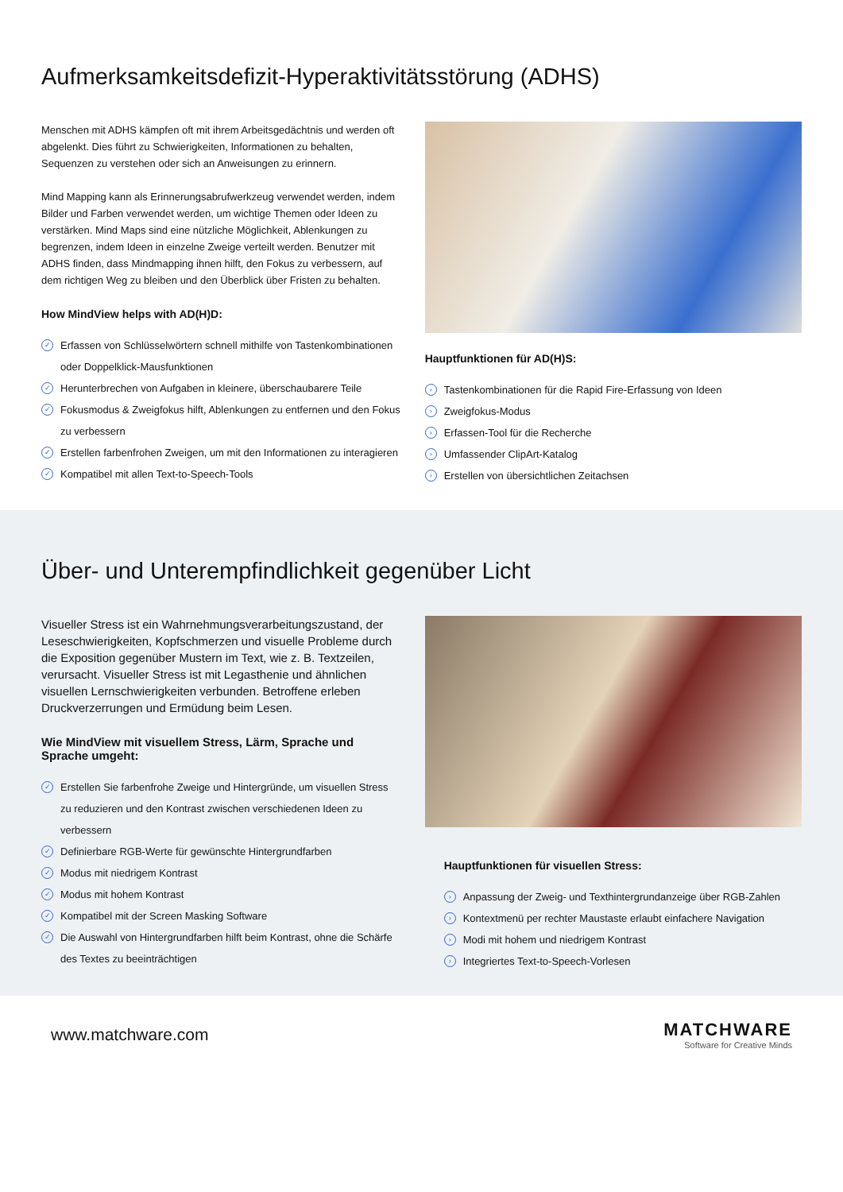Aufmerksamkeitsdefizit-Hyperaktivitätsstörung (ADHS)
Menschen mit ADHS kämpfen oft mit ihrem Arbeitsgedächtnis und werden oft abgelenkt. Dies führt zu Schwierigkeiten, Informationen zu behalten, Sequenzen zu verstehen oder sich an Anweisungen zu erinnern.
Mind Mapping kann als Erinnerungsabrufwerkzeug verwendet werden, indem Bilder und Farben verwendet werden, um wichtige Themen oder Ideen zu verstärken. Mind Maps sind eine nützliche Möglichkeit, Ablenkungen zu begrenzen, indem Ideen in einzelne Zweige verteilt werden. Benutzer mit ADHS finden, dass Mindmapping ihnen hilft, den Fokus zu verbessern, auf dem richtigen Weg zu bleiben und den Überblick über Fristen zu behalten.
How MindView helps with AD(H)D:
✓ Erfassen von Schlüsselwörtern schnell mithilfe von Tastenkombinationen oder Doppelklick-Mausfunktionen
✓ Herunterbrechen von Aufgaben in kleinere, überschaubarere Teile
✓ Fokusmodus & Zweigfokus hilft, Ablenkungen zu entfernen und den Fokus zu verbessern
✓ Erstellen farbenfrohen Zweigen, um mit den Informationen zu interagieren
✓ Kompatibel mit allen Text-to-Speech-Tools
Hauptfunktionen für AD(H)S:
› Tastenkombinationen für die Rapid Fire-Erfassung von Ideen
› Zweigfokus-Modus
› Erfassen-Tool für die Recherche
› Umfassender ClipArt-Katalog
› Erstellen von übersichtlichen Zeitachsen
Über- und Unterempfindlichkeit gegenüber Licht
Visueller Stress ist ein Wahrnehmungsverarbeitungszustand, der Leseschwierigkeiten, Kopfschmerzen und visuelle Probleme durch die Exposition gegenüber Mustern im Text, wie z. B. Textzeilen, verursacht. Visueller Stress ist mit Legasthenie und ähnlichen visuellen Lernschwierigkeiten verbunden. Betroffene erleben Druckverzerrungen und Ermüdung beim Lesen.
Wie MindView mit visuellem Stress, Lärm, Sprache und Sprache umgeht:
✓ Erstellen Sie farbenfrohe Zweige und Hintergründe, um visuellen Stress zu reduzieren und den Kontrast zwischen verschiedenen Ideen zu verbessern
✓ Definierbare RGB-Werte für gewünschte Hintergrundfarben
✓ Modus mit niedrigem Kontrast
✓ Modus mit hohem Kontrast
✓ Kompatibel mit der Screen Masking Software
✓ Die Auswahl von Hintergrundfarben hilft beim Kontrast, ohne die Schärfe des Textes zu beeinträchtigen
Hauptfunktionen für visuellen Stress:
› Anpassung der Zweig- und Texthintergrundanzeige über RGB-Zahlen
› Kontextmenü per rechter Maustaste erlaubt einfachere Navigation
› Modi mit hohem und niedrigem Kontrast
› Integriertes Text-to-Speech-Vorlesen
www.matchware.com
MATCHWARE
Software for Creative Minds